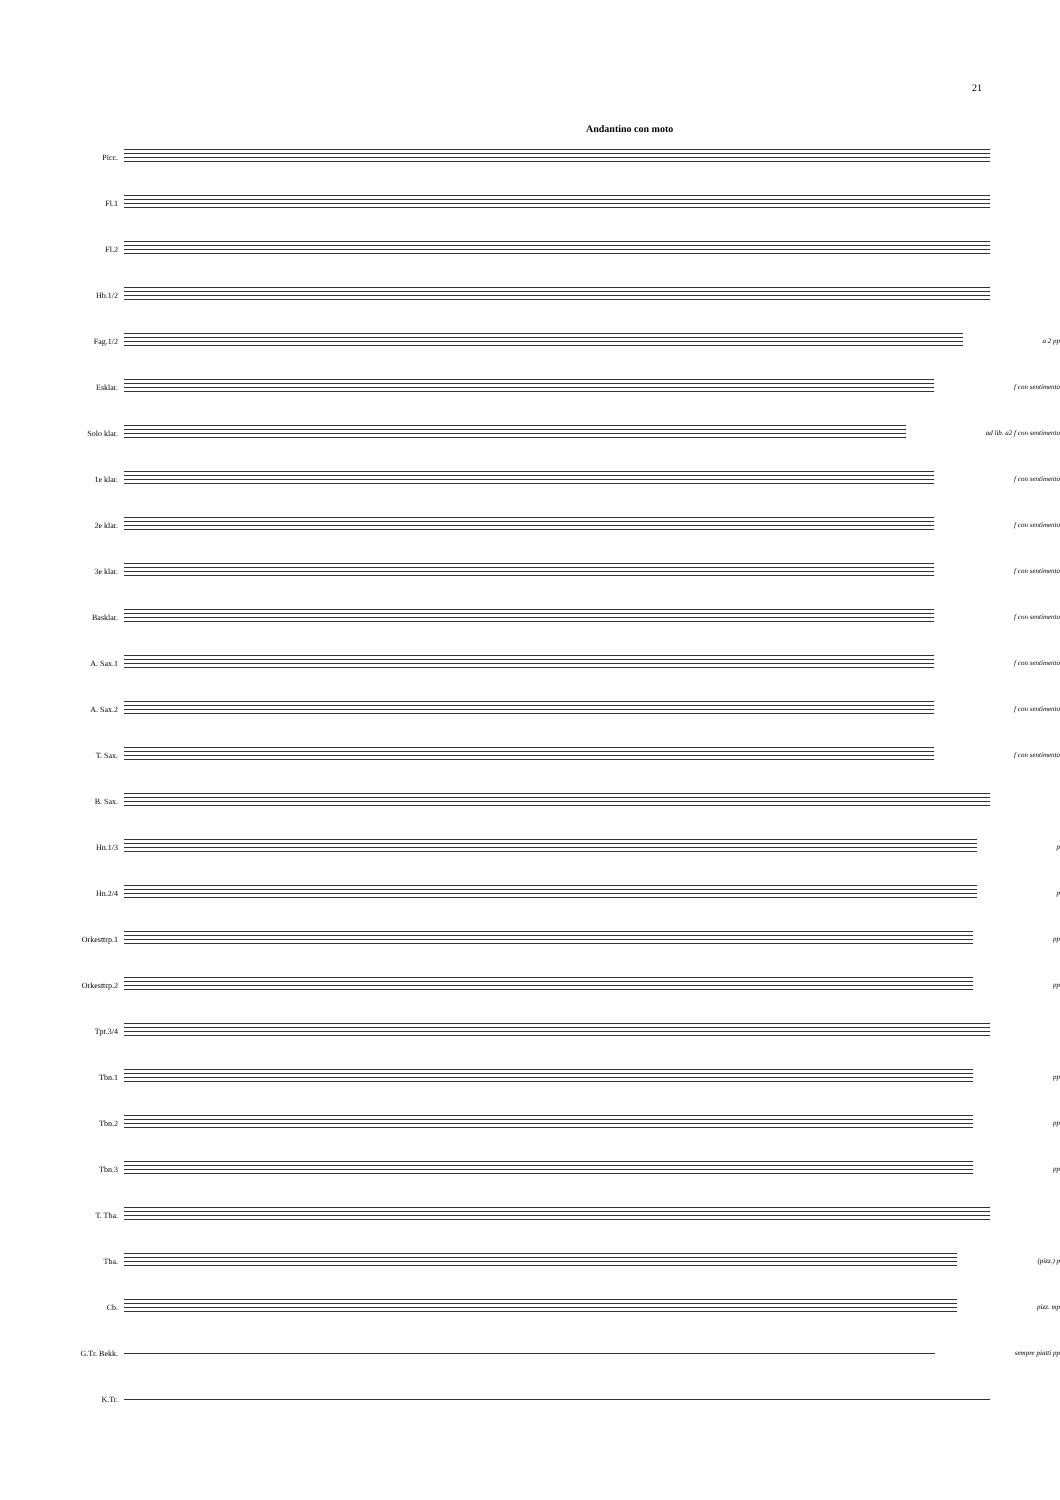21
Andantino con moto
Picc.
Fl.1
Fl.2
Hb.1/2
Fag.1/2 a 2 pp
Esklar. f con sentimento
Solo klar. ad lib. a2 f con sentimento
1e klar. f con sentimento
2e klar. f con sentimento
3e klar. f con sentimento
Basklar. f con sentimento
A. Sax.1 f con sentimento
A. Sax.2 f con sentimento
T. Sax. f con sentimento
B. Sax.
Hn.1/3 p
Hn.2/4 p
Orkesttrp.1 pp
Orkesttrp.2 pp
Tpt.3/4
Tbn.1 pp
Tbn.2 pp
Tbn.3 pp
T. Tba.
Tba. (pizz.) p
Cb. pizz. mp
G.Tr. Bekk. sempre piatti pp
K.Tr.